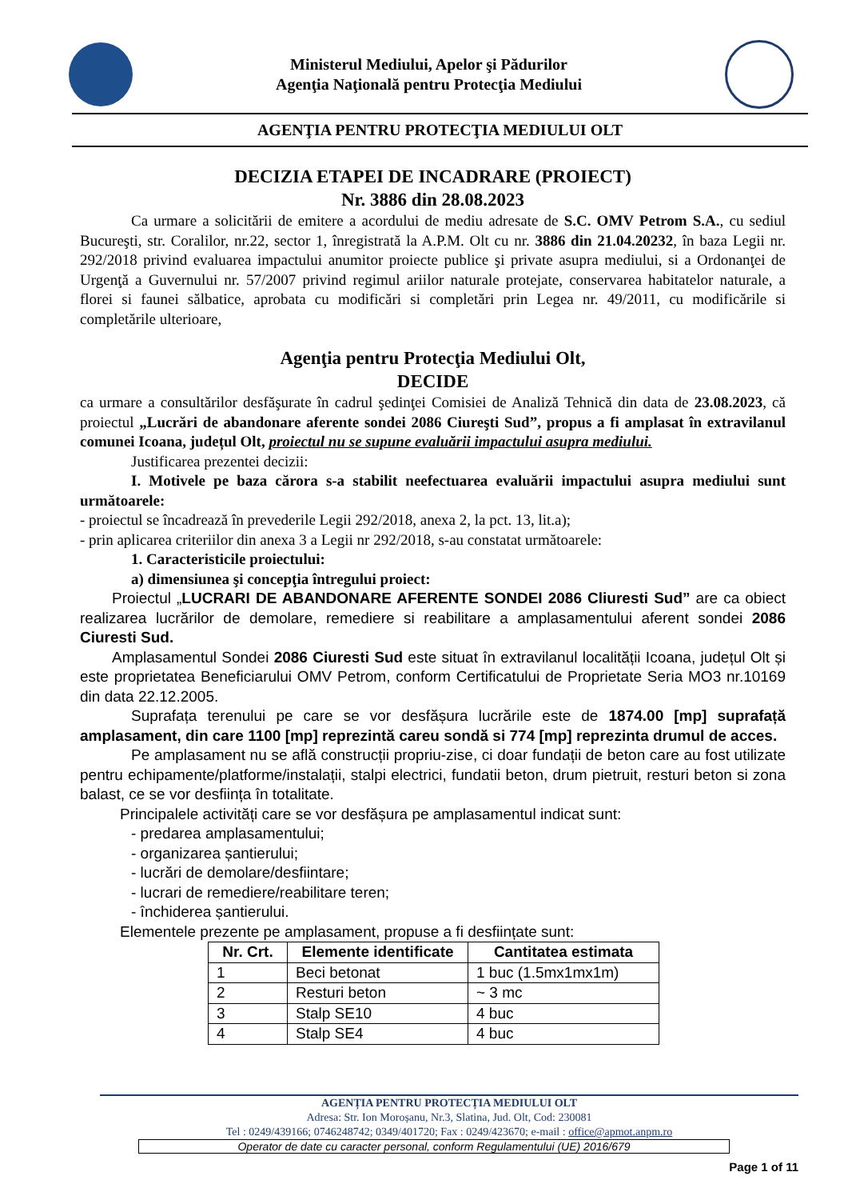Ministerul Mediului, Apelor şi Pădurilor
Agenţia Naţională pentru Protecţia Mediului
AGENŢIA PENTRU PROTECŢIA MEDIULUI OLT
DECIZIA ETAPEI DE INCADRARE (PROIECT)
Nr. 3886 din 28.08.2023
Ca urmare a solicitării de emitere a acordului de mediu adresate de S.C. OMV Petrom S.A., cu sediul Bucureşti, str. Coralilor, nr.22, sector 1, înregistrată la A.P.M. Olt cu nr. 3886 din 21.04.20232, în baza Legii nr. 292/2018 privind evaluarea impactului anumitor proiecte publice şi private asupra mediului, si a Ordonanţei de Urgenţă a Guvernului nr. 57/2007 privind regimul ariilor naturale protejate, conservarea habitatelor naturale, a florei si faunei sălbatice, aprobata cu modificări si completări prin Legea nr. 49/2011, cu modificările si completările ulterioare,
Agenţia pentru Protecţia Mediului Olt,
DECIDE
ca urmare a consultărilor desfăşurate în cadrul şedinţei Comisiei de Analiză Tehnică din data de 23.08.2023, că proiectul „Lucrări de abandonare aferente sondei 2086 Ciureşti Sud”, propus a fi amplasat în extravilanul comunei Icoana, județul Olt, proiectul nu se supune evaluării impactului asupra mediului.
Justificarea prezentei decizii:
I. Motivele pe baza cărora s-a stabilit neefectuarea evaluării impactului asupra mediului sunt următoarele:
- proiectul se încadrează în prevederile Legii 292/2018, anexa 2, la pct. 13, lit.a);
- prin aplicarea criteriilor din anexa 3 a Legii nr 292/2018, s-au constatat următoarele:
1. Caracteristicile proiectului:
a) dimensiunea şi concepţia întregului proiect:
Proiectul „LUCRARI DE ABANDONARE AFERENTE SONDEI 2086 Cliuresti Sud” are ca obiect realizarea lucrărilor de demolare, remediere si reabilitare a amplasamentului aferent sondei 2086 Ciuresti Sud.
Amplasamentul Sondei 2086 Ciuresti Sud este situat în extravilanul localității Icoana, județul Olt și este proprietatea Beneficiarului OMV Petrom, conform Certificatului de Proprietate Seria MO3 nr.10169 din data 22.12.2005.
Suprafața terenului pe care se vor desfășura lucrările este de 1874.00 [mp] suprafață amplasament, din care 1100 [mp] reprezintă careu sondă si 774 [mp] reprezinta drumul de acces.
Pe amplasament nu se află construcții propriu-zise, ci doar fundații de beton care au fost utilizate pentru echipamente/platforme/instalații, stalpi electrici, fundatii beton, drum pietruit, resturi beton si zona balast, ce se vor desființa în totalitate.
Principalele activități care se vor desfășura pe amplasamentul indicat sunt:
- predarea amplasamentului;
- organizarea șantierului;
- lucrări de demolare/desfiintare;
- lucrari de remediere/reabilitare teren;
- închiderea șantierului.
Elementele prezente pe amplasament, propuse a fi desființate sunt:
| Nr. Crt. | Elemente identificate | Cantitatea estimata |
| --- | --- | --- |
| 1 | Beci betonat | 1 buc (1.5mx1mx1m) |
| 2 | Resturi beton | ~ 3 mc |
| 3 | Stalp SE10 | 4 buc |
| 4 | Stalp SE4 | 4 buc |
AGENȚIA PENTRU PROTECȚIA MEDIULUI OLT
Adresa: Str. Ion Moroșanu, Nr.3, Slatina, Jud. Olt, Cod: 230081
Tel : 0249/439166; 0746248742; 0349/401720; Fax : 0249/423670; e-mail : office@apmot.anpm.ro
Operator de date cu caracter personal, conform Regulamentului (UE) 2016/679
Page 1 of 11